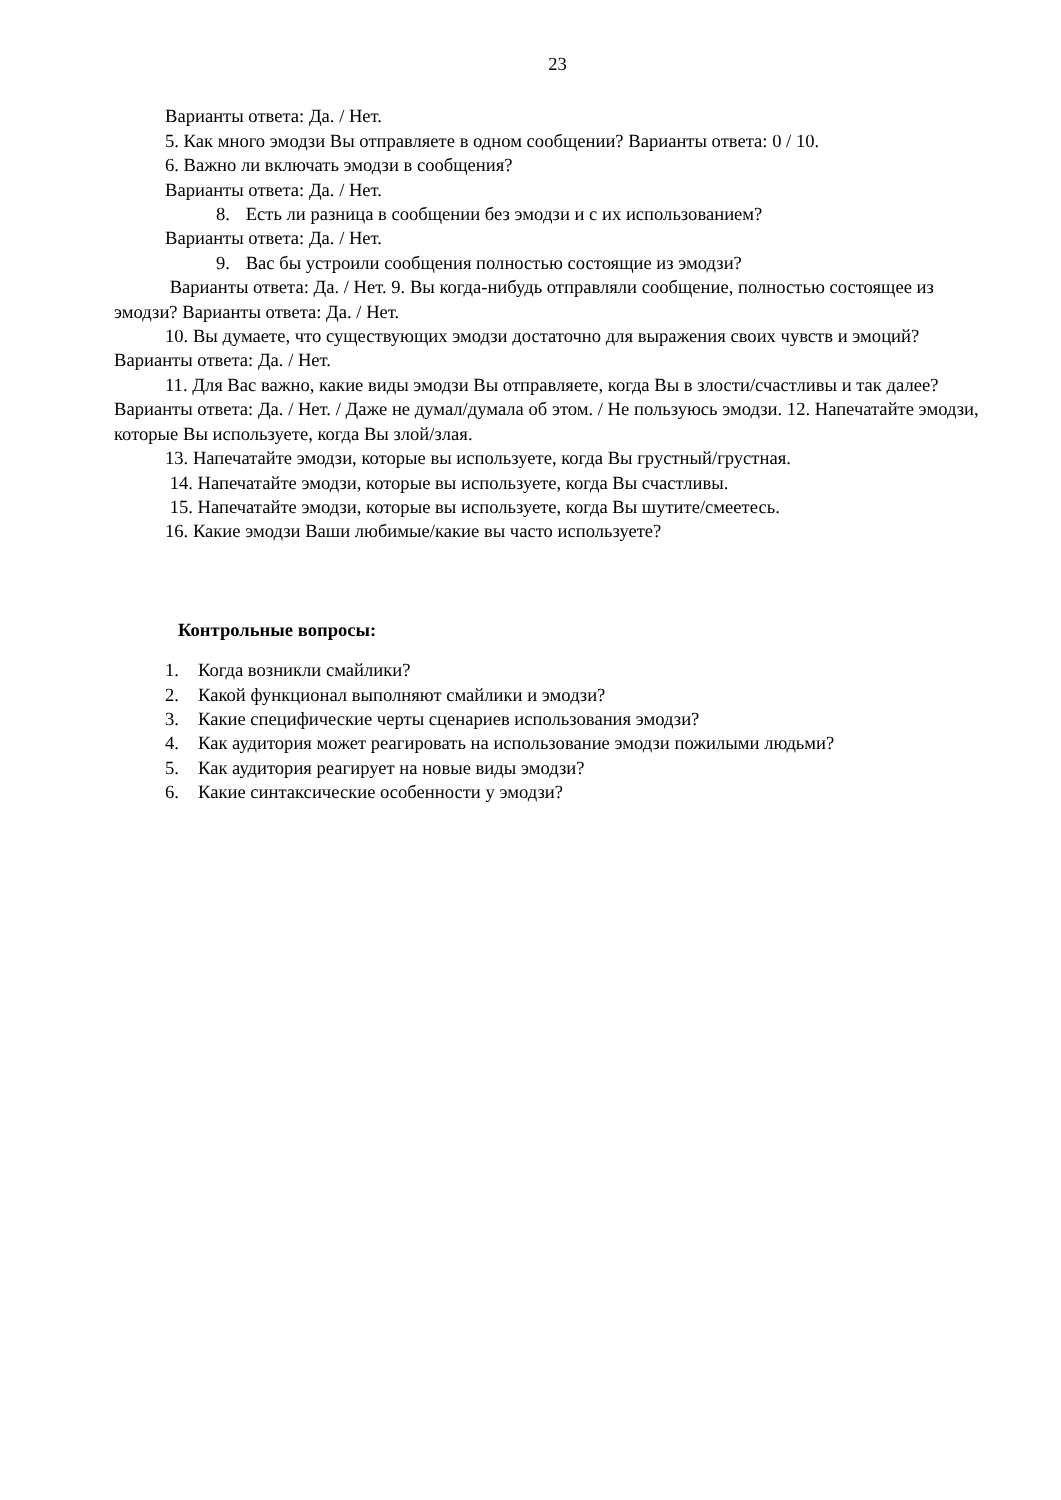23
Варианты ответа: Да. / Нет.
5. Как много эмодзи Вы отправляете в одном сообщении? Варианты ответа: 0 / 10.
6. Важно ли включать эмодзи в сообщения?
Варианты ответа: Да. / Нет.
8. Есть ли разница в сообщении без эмодзи и с их использованием?
Варианты ответа: Да. / Нет.
9. Вас бы устроили сообщения полностью состоящие из эмодзи?
Варианты ответа: Да. / Нет. 9. Вы когда-нибудь отправляли сообщение, полностью состоящее из эмодзи? Варианты ответа: Да. / Нет.
10. Вы думаете, что существующих эмодзи достаточно для выражения своих чувств и эмоций? Варианты ответа: Да. / Нет.
11. Для Вас важно, какие виды эмодзи Вы отправляете, когда Вы в злости/счастливы и так далее? Варианты ответа: Да. / Нет. / Даже не думал/думала об этом. / Не пользуюсь эмодзи. 12. Напечатайте эмодзи, которые Вы используете, когда Вы злой/злая.
13. Напечатайте эмодзи, которые вы используете, когда Вы грустный/грустная.
14. Напечатайте эмодзи, которые вы используете, когда Вы счастливы.
15. Напечатайте эмодзи, которые вы используете, когда Вы шутите/смеетесь.
16. Какие эмодзи Ваши любимые/какие вы часто используете?
Контрольные вопросы:
1. Когда возникли смайлики?
2. Какой функционал выполняют смайлики и эмодзи?
3. Какие специфические черты сценариев использования эмодзи?
4. Как аудитория может реагировать на использование эмодзи пожилыми людьми?
5. Как аудитория реагирует на новые виды эмодзи?
6. Какие синтаксические особенности у эмодзи?